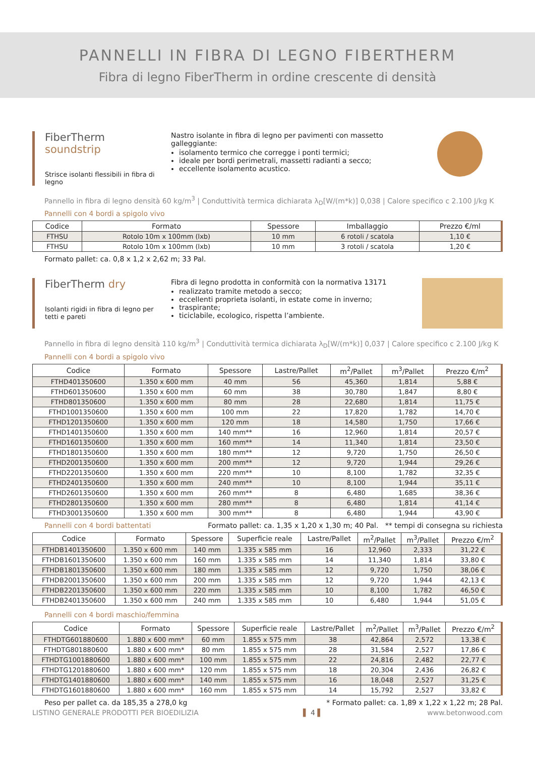PANNELLI IN FIBRA DI LEGNO FIBERTHERM
Fibra di legno FiberTherm in ordine crescente di densità
FiberTherm soundstrip
Strisce isolanti flessibili in fibra di legno
Nastro isolante in fibra di legno per pavimenti con massetto galleggiante:
isolamento termico che corregge i ponti termici;
ideale per bordi perimetrali, massetti radianti a secco;
eccellente isolamento acustico.
Pannello in fibra di legno densità 60 kg/m<sup>3</sup> | Conduttività termica dichiarata λ<sub>D</sub>[W/(m*k)] 0,038 | Calore specifico c 2.100 J/kg K
Pannelli con 4 bordi a spigolo vivo
| Codice | Formato | Spessore | Imballaggio | Prezzo €/ml |
| --- | --- | --- | --- | --- |
| FTHSU | Rotolo 10m x 100mm (lxb) | 10 mm | 6 rotoli / scatola | 1,10 € |
| FTHSU | Rotolo 10m x 100mm (lxb) | 10 mm | 3 rotoli / scatola | 1,20 € |
Formato pallet: ca. 0,8 x 1,2 x 2,62 m; 33 Pal.
FiberTherm dry
Isolanti rigidi in fibra di legno per tetti e pareti
Fibra di legno prodotta in conformità con la normativa 13171
realizzato tramite metodo a secco;
eccellenti proprieta isolanti, in estate come in inverno;
traspirante;
ticiclabile, ecologico, rispetta l’ambiente.
Pannello in fibra di legno densità 110 kg/m<sup>3</sup> | Conduttività termica dichiarata λ<sub>D</sub>[W/(m*k)] 0,037 | Calore specifico c 2.100 J/kg K
Pannelli con 4 bordi a spigolo vivo
| Codice | Formato | Spessore | Lastre/Pallet | m<sup>2</sup>/Pallet | m<sup>3</sup>/Pallet | Prezzo €/m<sup>2</sup> |
| --- | --- | --- | --- | --- | --- | --- |
| FTHD401350600 | 1.350 x 600 mm | 40 mm | 56 | 45,360 | 1,814 | 5,88 € |
| FTHD601350600 | 1.350 x 600 mm | 60 mm | 38 | 30,780 | 1,847 | 8,80 € |
| FTHD801350600 | 1.350 x 600 mm | 80 mm | 28 | 22,680 | 1,814 | 11,75 € |
| FTHD1001350600 | 1.350 x 600 mm | 100 mm | 22 | 17,820 | 1,782 | 14,70 € |
| FTHD1201350600 | 1.350 x 600 mm | 120 mm | 18 | 14,580 | 1,750 | 17,66 € |
| FTHD1401350600 | 1.350 x 600 mm | 140 mm** | 16 | 12,960 | 1,814 | 20,57 € |
| FTHD1601350600 | 1.350 x 600 mm | 160 mm** | 14 | 11,340 | 1,814 | 23,50 € |
| FTHD1801350600 | 1.350 x 600 mm | 180 mm** | 12 | 9,720 | 1,750 | 26,50 € |
| FTHD2001350600 | 1.350 x 600 mm | 200 mm** | 12 | 9,720 | 1,944 | 29,26 € |
| FTHD2201350600 | 1.350 x 600 mm | 220 mm** | 10 | 8,100 | 1,782 | 32,35 € |
| FTHD2401350600 | 1.350 x 600 mm | 240 mm** | 10 | 8,100 | 1,944 | 35,11 € |
| FTHD2601350600 | 1.350 x 600 mm | 260 mm** | 8 | 6,480 | 1,685 | 38,36 € |
| FTHD2801350600 | 1.350 x 600 mm | 280 mm** | 8 | 6,480 | 1,814 | 41,14 € |
| FTHD3001350600 | 1.350 x 600 mm | 300 mm** | 8 | 6,480 | 1,944 | 43,90 € |
Pannelli con 4 bordi battentati Formato pallet: ca. 1,35 x 1,20 x 1,30 m; 40 Pal. ** tempi di consegna su richiesta
| Codice | Formato | Spessore | Superficie reale | Lastre/Pallet | m<sup>2</sup>/Pallet | m<sup>3</sup>/Pallet | Prezzo €/m<sup>2</sup> |
| --- | --- | --- | --- | --- | --- | --- | --- |
| FTHDB1401350600 | 1.350 x 600 mm | 140 mm | 1.335 x 585 mm | 16 | 12,960 | 2,333 | 31,22 € |
| FTHDB1601350600 | 1.350 x 600 mm | 160 mm | 1.335 x 585 mm | 14 | 11,340 | 1,814 | 33,80 € |
| FTHDB1801350600 | 1.350 x 600 mm | 180 mm | 1.335 x 585 mm | 12 | 9,720 | 1,750 | 38,06 € |
| FTHDB2001350600 | 1.350 x 600 mm | 200 mm | 1.335 x 585 mm | 12 | 9,720 | 1,944 | 42,13 € |
| FTHDB2201350600 | 1.350 x 600 mm | 220 mm | 1.335 x 585 mm | 10 | 8,100 | 1,782 | 46,50 € |
| FTHDB2401350600 | 1.350 x 600 mm | 240 mm | 1.335 x 585 mm | 10 | 6,480 | 1,944 | 51,05 € |
Pannelli con 4 bordi maschio/femmina
| Codice | Formato | Spessore | Superficie reale | Lastre/Pallet | m<sup>2</sup>/Pallet | m<sup>3</sup>/Pallet | Prezzo €/m<sup>2</sup> |
| --- | --- | --- | --- | --- | --- | --- | --- |
| FTHDTG601880600 | 1.880 x 600 mm* | 60 mm | 1.855 x 575 mm | 38 | 42,864 | 2,572 | 13,38 € |
| FTHDTG801880600 | 1.880 x 600 mm* | 80 mm | 1.855 x 575 mm | 28 | 31,584 | 2,527 | 17,86 € |
| FTHDTG1001880600 | 1.880 x 600 mm* | 100 mm | 1.855 x 575 mm | 22 | 24,816 | 2,482 | 22,77 € |
| FTHDTG1201880600 | 1.880 x 600 mm* | 120 mm | 1.855 x 575 mm | 18 | 20,304 | 2,436 | 26,82 € |
| FTHDTG1401880600 | 1.880 x 600 mm* | 140 mm | 1.855 x 575 mm | 16 | 18,048 | 2,527 | 31,25 € |
| FTHDTG1601880600 | 1.880 x 600 mm* | 160 mm | 1.855 x 575 mm | 14 | 15,792 | 2,527 | 33,82 € |
Peso per pallet ca. da 185,35 a 278,0 kg * Formato pallet: ca. 1,89 x 1,22 x 1,22 m; 28 Pal.
LISTINO GENERALE PRODOTTI PER BIOEDILIZIA ▌ 4 ▌ www.betonwood.com